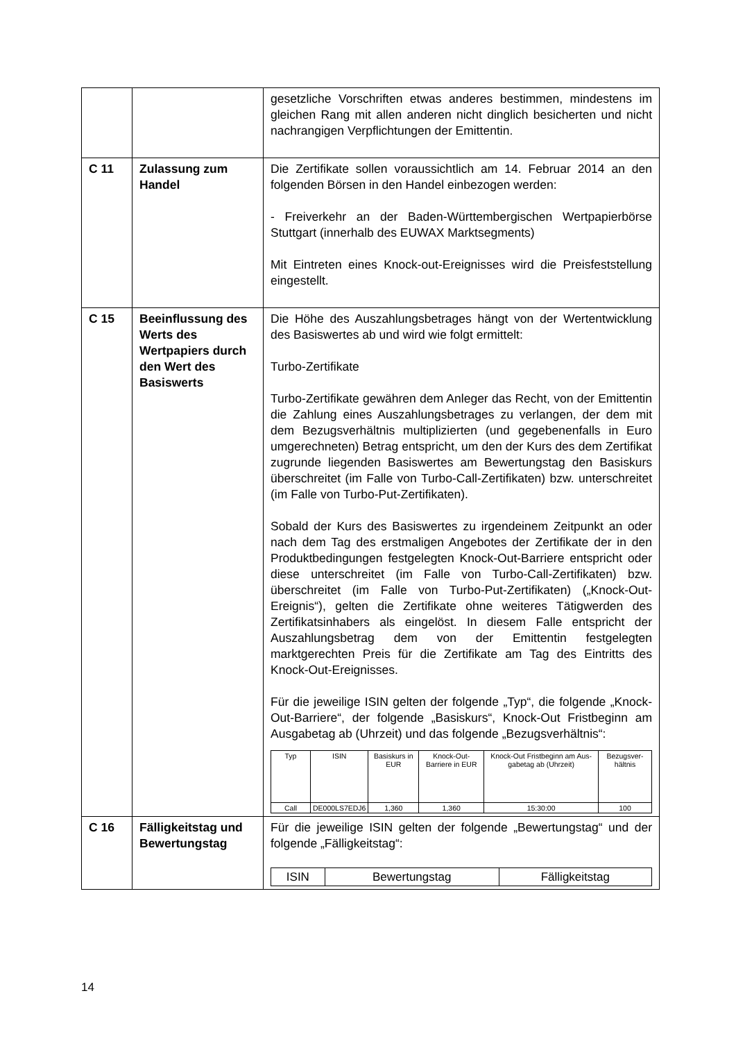| | | gesetzliche Vorschriften etwas anderes bestimmen, mindestens im gleichen Rang mit allen anderen nicht dinglich besicherten und nicht nachrangigen Verpflichtungen der Emittentin. |
| C 11 | Zulassung zum Handel | Die Zertifikate sollen voraussichtlich am 14. Februar 2014 an den folgenden Börsen in den Handel einbezogen werden: - Freiverkehr an der Baden-Württembergischen Wertpapierbörse Stuttgart (innerhalb des EUWAX Marktsegments) Mit Eintreten eines Knock-out-Ereignisses wird die Preisfeststellung eingestellt. |
| C 15 | Beeinflussung des Werts des Wertpapiers durch den Wert des Basiswerts | Die Höhe des Auszahlungsbetrages hängt von der Wertentwicklung des Basiswertes ab und wird wie folgt ermittelt: Turbo-Zertifikate Turbo-Zertifikate gewähren dem Anleger das Recht, von der Emittentin die Zahlung eines Auszahlungsbetrages zu verlangen, der dem mit dem Bezugsverhältnis multiplizierten (und gegebenenfalls in Euro umgerechneten) Betrag entspricht, um den der Kurs des dem Zertifikat zugrunde liegenden Basiswertes am Bewertungstag den Basiskurs überschreitet (im Falle von Turbo-Call-Zertifikaten) bzw. unterschreitet (im Falle von Turbo-Put-Zertifikaten). Sobald der Kurs des Basiswertes zu irgendeinem Zeitpunkt an oder nach dem Tag des erstmaligen Angebotes der Zertifikate der in den Produktbedingungen festgelegten Knock-Out-Barriere entspricht oder diese unterschreitet (im Falle von Turbo-Call-Zertifikaten) bzw. überschreitet (im Falle von Turbo-Put-Zertifikaten) („Knock-Out-Ereignis“), gelten die Zertifikate ohne weiteres Tätigwerden des Zertifikatsinhabers als eingelöst. In diesem Falle entspricht der Auszahlungsbetrag dem von der Emittentin festgelegten marktgerechten Preis für die Zertifikate am Tag des Eintritts des Knock-Out-Ereignisses. Für die jeweilige ISIN gelten der folgende „Typ“, die folgende „Knock-Out-Barriere“, der folgende „Basiskurs“, Knock-Out Fristbeginn am Ausgabetag ab (Uhrzeit) und das folgende „Bezugsverhältnis“: / Typ / ISIN / Basiskurs in EUR / Knock-Out-Barriere in EUR / Knock-Out Fristbeginn am Aus-gabetag ab (Uhrzeit) / Bezugsver-hältnis / / --- / --- / --- / --- / --- / --- / / Call / DE000LS7EDJ6 / 1,360 / 1,360 / 15:30:00 / 100 / |
| C 16 | Fälligkeitstag und Bewertungstag | Für die jeweilige ISIN gelten der folgende „Bewertungstag“ und der folgende „Fälligkeitstag“: / ISIN / Bewertungstag / Fälligkeitstag / / --- / --- / --- / |
14